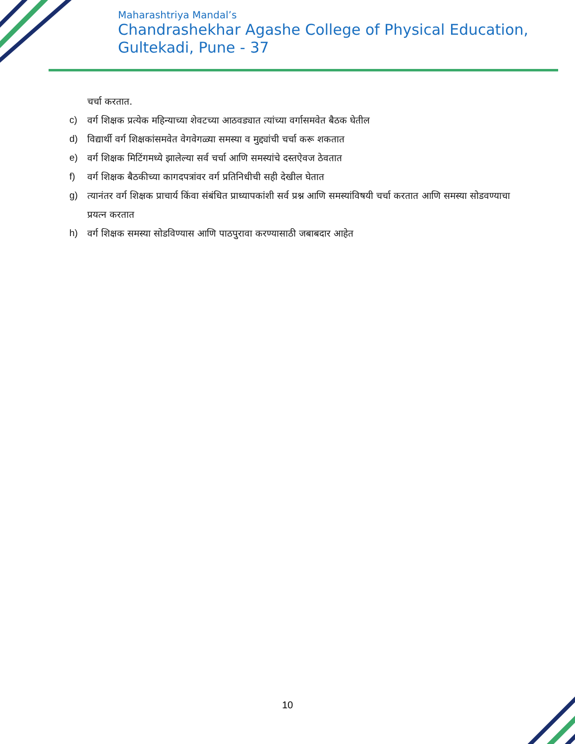Maharashtriya Mandal’s
Chandrashekhar Agashe College of Physical Education,
Gultekadi, Pune - 37
चर्चा करतात.
c) वर्ग शिक्षक प्रत्येक महिन्याच्या शेवटच्या आठवड्यात त्यांच्या वर्गासमवेत बैठक घेतील
d) विद्यार्थी वर्ग शिक्षकांसमवेत वेगवेगळ्या समस्या व मुद्द्यांची चर्चा करू शकतात
e) वर्ग शिक्षक मिटिंगमध्ये झालेल्या सर्व चर्चा आणि समस्यांचे दस्तऐवज ठेवतात
f) वर्ग शिक्षक बैठकीच्या कागदपत्रांवर वर्ग प्रतिनिधीची सही देखील घेतात
g) त्यानंतर वर्ग शिक्षक प्राचार्य किंवा संबंधित प्राध्यापकांशी सर्व प्रश्न आणि समस्यांविषयी चर्चा करतात आणि समस्या सोडवण्याचा प्रयत्न करतात
h) वर्ग शिक्षक समस्या सोडविण्यास आणि पाठपुरावा करण्यासाठी जबाबदार आहेत
10